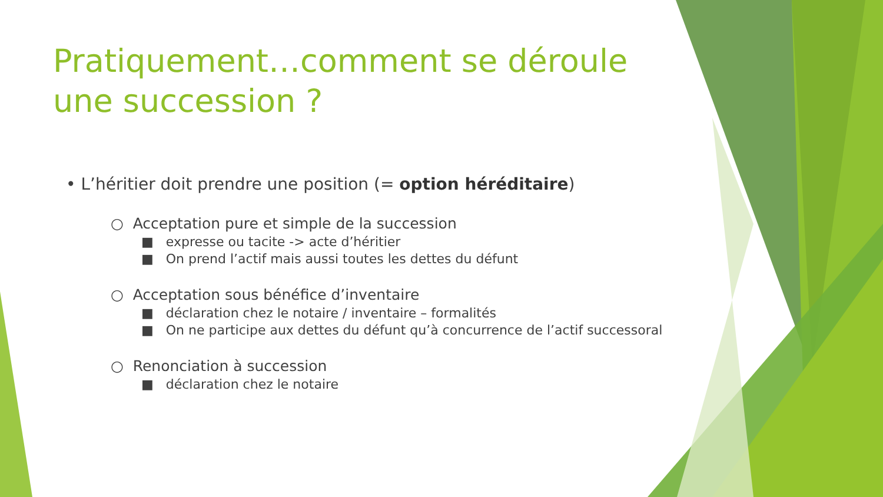Pratiquement…comment se déroule une succession ?
• L’héritier doit prendre une position (= option héréditaire)
○ Acceptation pure et simple de la succession
■ expresse ou tacite -> acte d’héritier
■ On prend l’actif mais aussi toutes les dettes du défunt
○ Acceptation sous bénéfice d’inventaire
■ déclaration chez le notaire / inventaire – formalités
■ On ne participe aux dettes du défunt qu’à concurrence de l’actif successoral
○ Renonciation à succession
■ déclaration chez le notaire